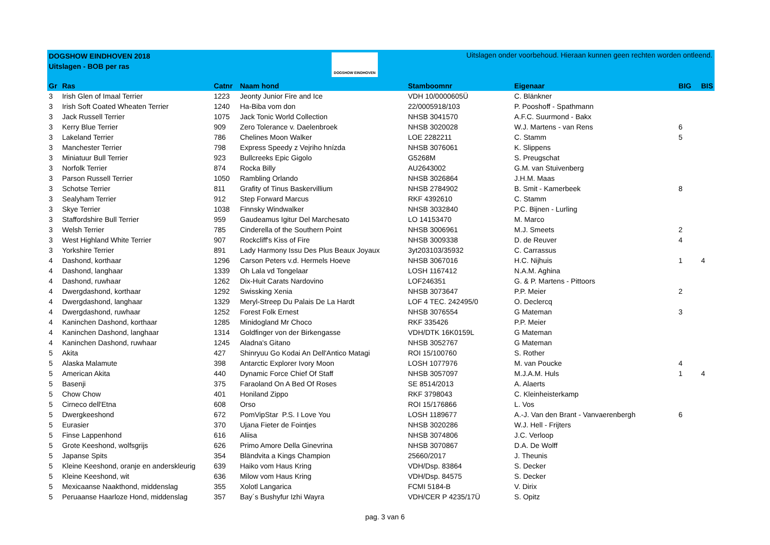DOGSHOW EINDHOVEN 2018
Uitslagen - BOB per ras
DOGSHOW EINDHOVEN
Uitslagen onder voorbehoud. Hieraan kunnen geen rechten worden ontleend.
| Gr | Ras | Catnr | Naam hond | Stamboomnr | Eigenaar | BIG | BIS |
| --- | --- | --- | --- | --- | --- | --- | --- |
| 3 | Irish Glen of Imaal Terrier | 1223 | Jeonty Junior Fire and Ice | VDH 10/0000605Ü | C. Blänkner | | |
| 3 | Irish Soft Coated Wheaten Terrier | 1240 | Ha-Biba vom don | 22/0005918/103 | P. Pooshoff - Spathmann | | |
| 3 | Jack Russell Terrier | 1075 | Jack Tonic World Collection | NHSB 3041570 | A.F.C. Suurmond - Bakx | | |
| 3 | Kerry Blue Terrier | 909 | Zero Tolerance v. Daelenbroek | NHSB 3020028 | W.J. Martens - van Rens | 6 | |
| 3 | Lakeland Terrier | 786 | Chelines Moon Walker | LOE 2282211 | C. Stamm | 5 | |
| 3 | Manchester Terrier | 798 | Express Speedy z Vejriho hnízda | NHSB 3076061 | K. Slippens | | |
| 3 | Miniatuur Bull Terrier | 923 | Bullcreeks Epic Gigolo | G5268M | S. Preugschat | | |
| 3 | Norfolk Terrier | 874 | Rocka Billy | AU2643002 | G.M. van Stuivenberg | | |
| 3 | Parson Russell Terrier | 1050 | Rambling Orlando | NHSB 3026864 | J.H.M. Maas | | |
| 3 | Schotse Terrier | 811 | Grafity of Tinus Baskervillium | NHSB 2784902 | B. Smit - Kamerbeek | 8 | |
| 3 | Sealyham Terrier | 912 | Step Forward Marcus | RKF 4392610 | C. Stamm | | |
| 3 | Skye Terrier | 1038 | Finnsky Windwalker | NHSB 3032840 | P.C. Bijnen - Lurling | | |
| 3 | Staffordshire Bull Terrier | 959 | Gaudeamus Igitur Del Marchesato | LO 14153470 | M. Marco | | |
| 3 | Welsh Terrier | 785 | Cinderella of the Southern Point | NHSB 3006961 | M.J. Smeets | 2 | |
| 3 | West Highland White Terrier | 907 | Rockcliff's Kiss of Fire | NHSB 3009338 | D. de Reuver | 4 | |
| 3 | Yorkshire Terrier | 891 | Lady Harmony Issu Des Plus Beaux Joyaux | 3yt203103/35932 | C. Carrassus | | |
| 4 | Dashond, korthaar | 1296 | Carson Peters v.d. Hermels Hoeve | NHSB 3067016 | H.C. Nijhuis | 1 | 4 |
| 4 | Dashond, langhaar | 1339 | Oh Lala vd Tongelaar | LOSH 1167412 | N.A.M. Aghina | | |
| 4 | Dashond, ruwhaar | 1262 | Dix-Huit Carats Nardovino | LOF246351 | G. & P. Martens - Pittoors | | |
| 4 | Dwergdashond, korthaar | 1292 | Swissking Xenia | NHSB 3073647 | P.P. Meier | 2 | |
| 4 | Dwergdashond, langhaar | 1329 | Meryl-Streep Du Palais De La Hardt | LOF 4 TEC. 242495/0 | O. Declercq | | |
| 4 | Dwergdashond, ruwhaar | 1252 | Forest Folk Ernest | NHSB 3076554 | G Mateman | 3 | |
| 4 | Kaninchen Dashond, korthaar | 1285 | Minidogland Mr Choco | RKF 335426 | P.P. Meier | | |
| 4 | Kaninchen Dashond, langhaar | 1314 | Goldfinger von der Birkengasse | VDH/DTK 16K0159L | G Mateman | | |
| 4 | Kaninchen Dashond, ruwhaar | 1245 | Aladna's Gitano | NHSB 3052767 | G Mateman | | |
| 5 | Akita | 427 | Shinryuu Go Kodai An Dell'Antico Matagi | ROI 15/100760 | S. Rother | | |
| 5 | Alaska Malamute | 398 | Antarctic Explorer Ivory Moon | LOSH 1077976 | M. van Poucke | 4 | |
| 5 | American Akita | 440 | Dynamic Force Chief Of Staff | NHSB 3057097 | M.J.A.M. Huls | 1 | 4 |
| 5 | Basenji | 375 | Faraoland On A Bed Of Roses | SE 8514/2013 | A. Alaerts | | |
| 5 | Chow Chow | 401 | Honiland Zippo | RKF 3798043 | C. Kleinheisterkamp | | |
| 5 | Cirneco dell'Etna | 608 | Orso | ROI 15/176866 | L. Vos | | |
| 5 | Dwergkeeshond | 672 | PomVipStar P.S. I Love You | LOSH 1189677 | A.-J. Van den Brant - Vanvaerenbergh | 6 | |
| 5 | Eurasier | 370 | Ujana Fieter de Fointjes | NHSB 3020286 | W.J. Hell - Frijters | | |
| 5 | Finse Lappenhond | 616 | Aliisa | NHSB 3074806 | J.C. Verloop | | |
| 5 | Grote Keeshond, wolfsgrijs | 626 | Primo Amore Della Ginevrina | NHSB 3070867 | D.A. De Wolff | | |
| 5 | Japanse Spits | 354 | Bländvita a Kings Champion | 25660/2017 | J. Theunis | | |
| 5 | Kleine Keeshond, oranje en anderskleurig | 639 | Haiko vom Haus Kring | VDH/Dsp. 83864 | S. Decker | | |
| 5 | Kleine Keeshond, wit | 636 | Milow vom Haus Kring | VDH/Dsp. 84575 | S. Decker | | |
| 5 | Mexicaanse Naakthond, middenslag | 355 | Xolotl Langarica | FCMI 5184-B | V. Dirix | | |
| 5 | Peruaanse Haarloze Hond, middenslag | 357 | Bay´s Bushyfur Izhi Wayra | VDH/CER P 4235/17Ü | S. Opitz | | |
pag. 3 van 6